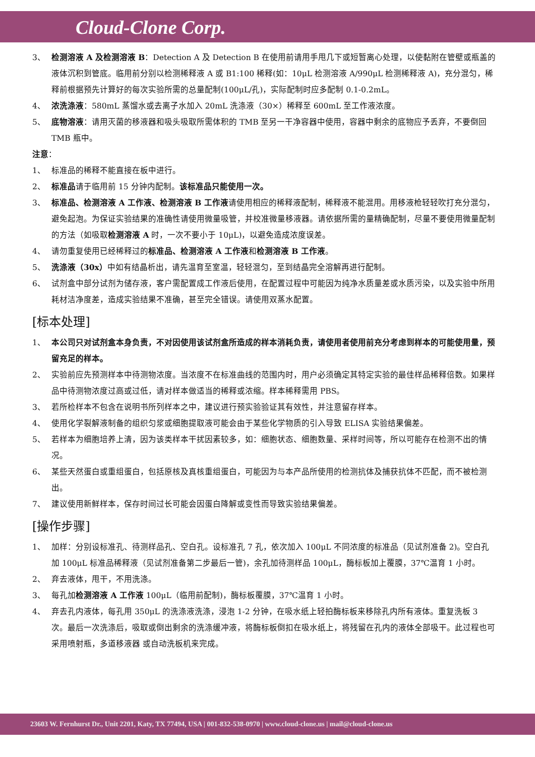Cloud-Clone Corp.
3、 检测溶液 A 及检测溶液 B：Detection A 及 Detection B 在使用前请用手甩几下或短暂离心处理，以使黏附在管壁或瓶盖的液体沉积到管底。临用前分别以检测稀释液 A 或 B1:100 稀释(如：10μL 检测溶液 A/990μL 检测稀释液 A)，充分混匀，稀释前根据预先计算好的每次实验所需的总量配制(100μL/孔)，实际配制时应多配制 0.1-0.2mL。
4、 浓洗涤液：580mL 蒸馏水或去离子水加入 20mL 洗涤液（30×）稀释至 600mL 至工作液浓度。
5、 底物溶液：请用灭菌的移液器和吸头吸取所需体积的 TMB 至另一干净容器中使用，容器中剩余的底物应予丢弃，不要倒回 TMB 瓶中。
注意：
1、 标准品的稀释不能直接在板中进行。
2、 标准品请于临用前 15 分钟内配制。该标准品只能使用一次。
3、 标准品、检测溶液 A 工作液、检测溶液 B 工作液请使用相应的稀释液配制，稀释液不能混用。用移液枪轻轻吹打充分混匀，避免起泡。为保证实验结果的准确性请使用微量吸管，并校准微量移液器。请依据所需的量精确配制，尽量不要使用微量配制的方法（如吸取检测溶液 A 时，一次不要小于 10μL)，以避免造成浓度误差。
4、 请勿重复使用已经稀释过的标准品、检测溶液 A 工作液和检测溶液 B 工作液。
5、 洗涤液（30x）中如有结晶析出，请先温育至室温，轻轻混匀，至到结晶完全溶解再进行配制。
6、 试剂盒中部分试剂为储存液，客户需配置成工作液后使用，在配置过程中可能因为纯净水质量差或水质污染，以及实验中所用耗材洁净度差，造成实验结果不准确，甚至完全错误。请使用双蒸水配置。
[标本处理]
1、 本公司只对试剂盒本身负责，不对因使用该试剂盒所造成的样本消耗负责，请使用者使用前充分考虑到样本的可能使用量，预留充足的样本。
2、 实验前应先预测样本中待测物浓度。当浓度不在标准曲线的范围内时，用户必须确定其特定实验的最佳样品稀释倍数。如果样品中待测物浓度过高或过低，请对样本做适当的稀释或浓缩。样本稀释需用 PBS。
3、 若所检样本不包含在说明书所列样本之中，建议进行预实验验证其有效性，并注意留存样本。
4、 使用化学裂解液制备的组织匀浆或细胞提取液可能会由于某些化学物质的引入导致 ELISA 实验结果偏差。
5、 若样本为细胞培养上清，因为该类样本干扰因素较多，如：细胞状态、细胞数量、采样时间等，所以可能存在检测不出的情况。
6、 某些天然蛋白或重组蛋白，包括原核及真核重组蛋白，可能因为与本产品所使用的检测抗体及捕获抗体不匹配，而不被检测出。
7、 建议使用新鲜样本，保存时间过长可能会因蛋白降解或变性而导致实验结果偏差。
[操作步骤]
1、 加样：分别设标准孔、待测样品孔、空白孔。设标准孔 7 孔，依次加入 100μL 不同浓度的标准品（见试剂准备 2)。空白孔加 100μL 标准品稀释液（见试剂准备第二步最后一管)，余孔加待测样品 100μL，酶标板加上覆膜，37℃温育 1 小时。
2、 弃去液体，甩干，不用洗涤。
3、 每孔加检测溶液 A 工作液 100μL（临用前配制)，酶标板覆膜，37℃温育 1 小时。
4、 弃去孔内液体，每孔用 350μL 的洗涤液洗涤，浸泡 1-2 分钟，在吸水纸上轻拍酶标板来移除孔内所有液体。重复洗板 3 次。最后一次洗涤后，吸取或倒出剩余的洗涤缓冲液，将酶标板倒扣在吸水纸上，将残留在孔内的液体全部吸干。此过程也可采用喷射瓶，多道移液器 或自动洗板机来完成。
23603 W. Fernhurst Dr., Unit 2201, Katy, TX 77494, USA | 001-832-538-0970 | www.cloud-clone.us | mail@cloud-clone.us